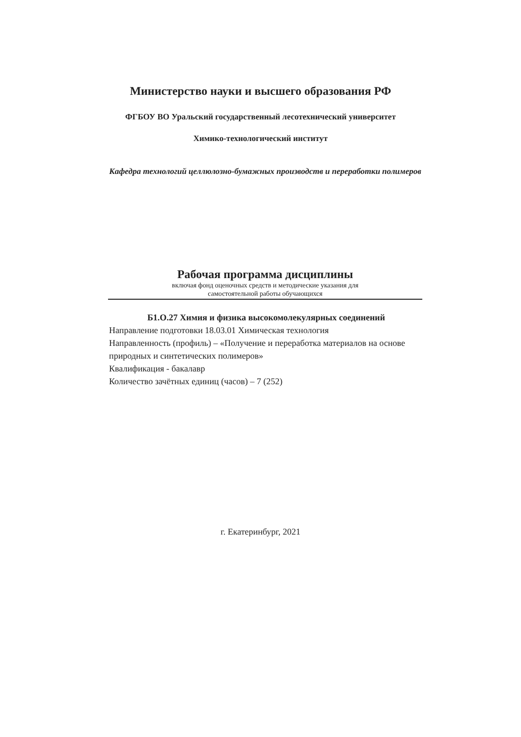Министерство науки и высшего образования РФ
ФГБОУ ВО Уральский государственный лесотехнический университет
Химико-технологический институт
Кафедра технологий целлюлозно-бумажных производств и переработки полимеров
Рабочая программа дисциплины
включая фонд оценочных средств и методические указания для
самостоятельной работы обучающихся
Б1.О.27 Химия и физика высокомолекулярных соединений
Направление подготовки 18.03.01 Химическая технология
Направленность (профиль) – «Получение и переработка материалов на основе природных и синтетических полимеров»
Квалификация - бакалавр
Количество зачётных единиц (часов) – 7 (252)
г. Екатеринбург, 2021